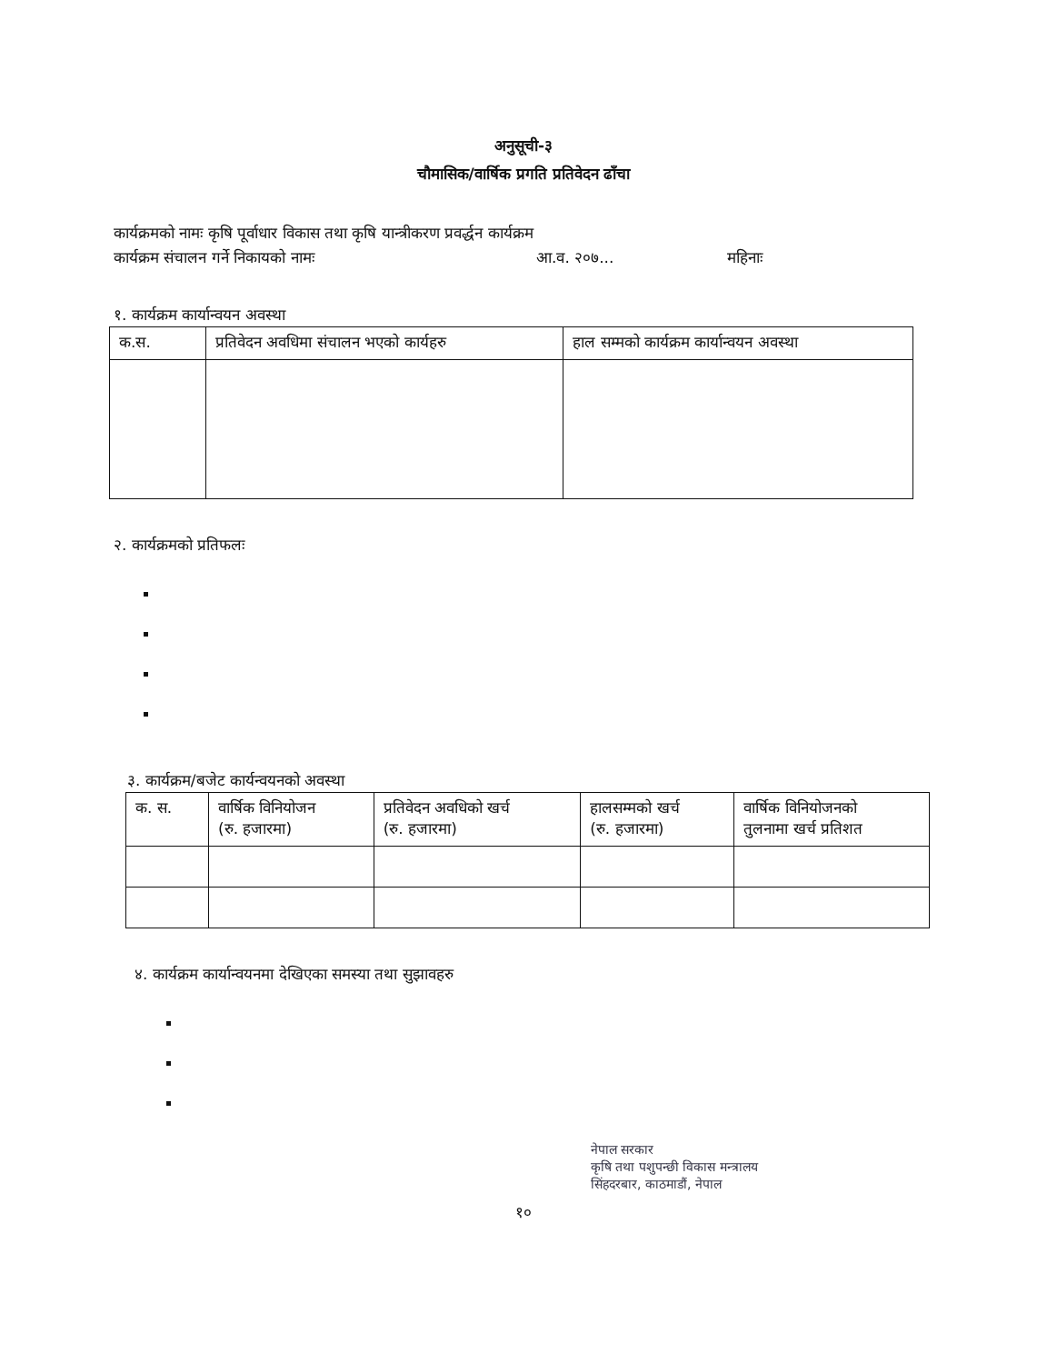अनुसूची-३
चौमासिक/वार्षिक प्रगति प्रतिवेदन ढाँचा
कार्यक्रमको नामः कृषि पूर्वाधार विकास तथा कृषि यान्त्रीकरण प्रवर्द्धन कार्यक्रम
कार्यक्रम संचालन गर्ने निकायको नामः आ.व. २०७... महिनाः
१. कार्यक्रम कार्यान्वयन अवस्था
| क.स. | प्रतिवेदन अवधिमा संचालन भएको कार्यहरु | हाल सम्मको कार्यक्रम कार्यान्वयन अवस्था |
| --- | --- | --- |
२. कार्यक्रमको प्रतिफलः
३. कार्यक्रम/बजेट कार्यन्वयनको अवस्था
| क. स. | वार्षिक विनियोजन (रु. हजारमा) | प्रतिवेदन अवधिको खर्च (रु. हजारमा) | हालसम्मको खर्च (रु. हजारमा) | वार्षिक विनियोजनको तुलनामा खर्च प्रतिशत |
| --- | --- | --- | --- | --- |
४. कार्यक्रम कार्यान्वयनमा देखिएका समस्या तथा सुझावहरु
नेपाल सरकार
कृषि तथा पशुपन्छी विकास मन्त्रालय
सिंहदरबार, काठमाडौं, नेपाल
१०